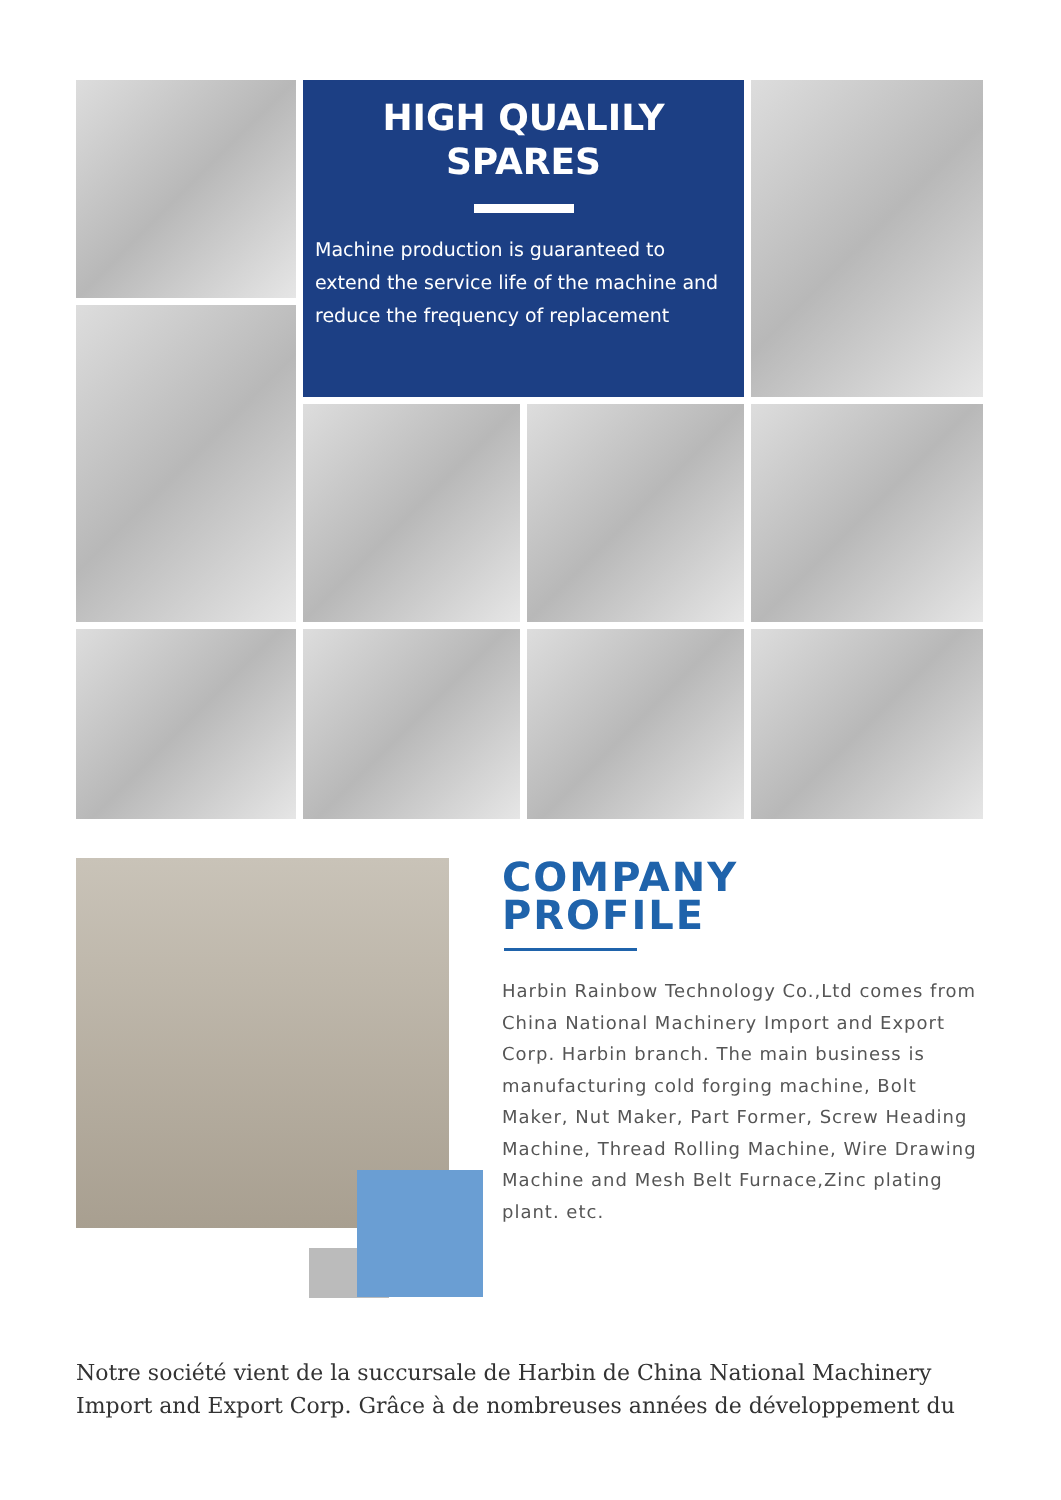HIGH QUALILY
SPARES
Machine production is guaranteed to extend the service life of the machine and reduce the frequency of replacement
COMPANY
PROFILE
Harbin Rainbow Technology Co.,Ltd comes from China National Machinery Import and Export Corp. Harbin branch. The main business is manufacturing cold forging machine, Bolt Maker, Nut Maker, Part Former, Screw Heading Machine, Thread Rolling Machine, Wire Drawing Machine and Mesh Belt Furnace,Zinc plating plant. etc.
Notre société vient de la succursale de Harbin de China National Machinery Import and Export Corp. Grâce à de nombreuses années de développement du